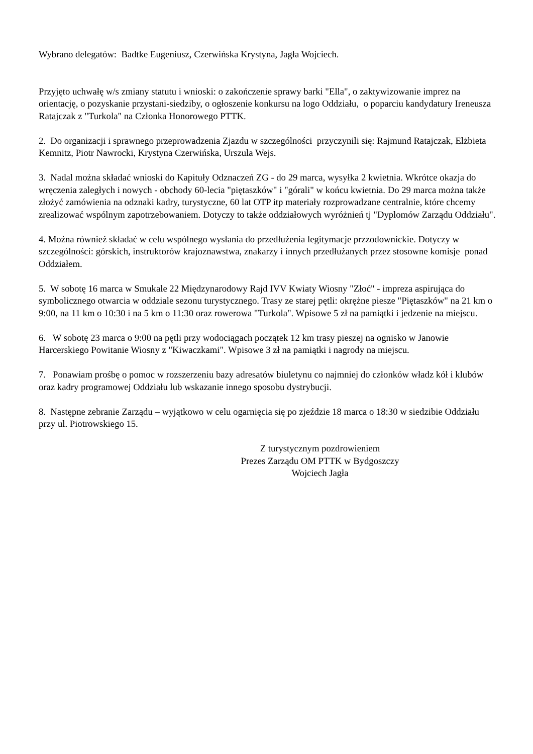Wybrano delegatów: Badtke Eugeniusz, Czerwińska Krystyna, Jagła Wojciech.
Przyjęto uchwałę w/s zmiany statutu i wnioski: o zakończenie sprawy barki "Ella", o zaktywizowanie imprez na orientację, o pozyskanie przystani-siedziby, o ogłoszenie konkursu na logo Oddziału, o poparciu kandydatury Ireneusza Ratajczak z "Turkola" na Członka Honorowego PTTK.
2. Do organizacji i sprawnego przeprowadzenia Zjazdu w szczególności przyczynili się: Rajmund Ratajczak, Elżbieta Kemnitz, Piotr Nawrocki, Krystyna Czerwińska, Urszula Wejs.
3. Nadal można składać wnioski do Kapituły Odznaczeń ZG - do 29 marca, wysyłka 2 kwietnia. Wkrótce okazja do wręczenia zaległych i nowych - obchody 60-lecia "piętaszków" i "górali" w końcu kwietnia. Do 29 marca można także złożyć zamówienia na odznaki kadry, turystyczne, 60 lat OTP itp materiały rozprowadzane centralnie, które chcemy zrealizować wspólnym zapotrzebowaniem. Dotyczy to także oddziałowych wyróżnień tj "Dyplomów Zarządu Oddziału".
4. Można również składać w celu wspólnego wysłania do przedłużenia legitymacje przzodownickie. Dotyczy w szczególności: górskich, instruktorów krajoznawstwa, znakarzy i innych przedłużanych przez stosowne komisje ponad Oddziałem.
5. W sobotę 16 marca w Smukale 22 Międzynarodowy Rajd IVV Kwiaty Wiosny "Złoć" - impreza aspirująca do symbolicznego otwarcia w oddziale sezonu turystycznego. Trasy ze starej pętli: okrężne piesze "Piętaszków" na 21 km o 9:00, na 11 km o 10:30 i na 5 km o 11:30 oraz rowerowa "Turkola". Wpisowe 5 zł na pamiątki i jedzenie na miejscu.
6. W sobotę 23 marca o 9:00 na pętli przy wodociągach początek 12 km trasy pieszej na ognisko w Janowie Harcerskiego Powitanie Wiosny z "Kiwaczkami". Wpisowe 3 zł na pamiątki i nagrody na miejscu.
7. Ponawiam prośbę o pomoc w rozszerzeniu bazy adresatów biuletynu co najmniej do członków władz kół i klubów oraz kadry programowej Oddziału lub wskazanie innego sposobu dystrybucji.
8. Następne zebranie Zarządu – wyjątkowo w celu ogarnięcia się po zjeździe 18 marca o 18:30 w siedzibie Oddziału przy ul. Piotrowskiego 15.
Z turystycznym pozdrowieniem
Prezes Zarządu OM PTTK w Bydgoszczy
Wojciech Jagła